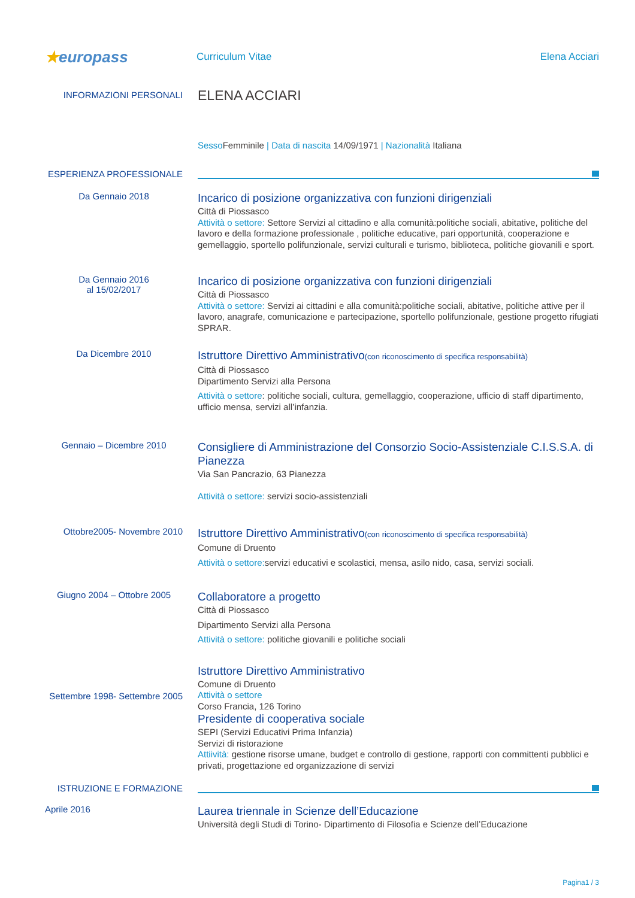★europass
Curriculum Vitae Elena Acciari
INFORMAZIONI PERSONALI
ELENA ACCIARI
Sesso Femminile | Data di nascita 14/09/1971 | Nazionalità Italiana
ESPERIENZA PROFESSIONALE
Da Gennaio 2018
Incarico di posizione organizzativa con funzioni dirigenziali
Città di Piossasco
Attività o settore: Settore Servizi al cittadino e alla comunità:politiche sociali, abitative, politiche del lavoro e della formazione professionale , politiche educative, pari opportunità, cooperazione e gemellaggio, sportello polifunzionale, servizi culturali e turismo, biblioteca, politiche giovanili e sport.
Da Gennaio 2016
al 15/02/2017
Incarico di posizione organizzativa con funzioni dirigenziali
Città di Piossasco
Attività o settore: Servizi ai cittadini e alla comunità:politiche sociali, abitative, politiche attive per il lavoro, anagrafe, comunicazione e partecipazione, sportello polifunzionale, gestione progetto rifugiati SPRAR.
Da Dicembre 2010
Istruttore Direttivo Amministrativo(con riconoscimento di specifica responsabilità)
Città di Piossasco
Dipartimento Servizi alla Persona
Attività o settore: politiche sociali, cultura, gemellaggio, cooperazione, ufficio di staff dipartimento, ufficio mensa, servizi all’infanzia.
Gennaio – Dicembre 2010
Consigliere di Amministrazione del Consorzio Socio-Assistenziale C.I.S.S.A. di Pianezza
Via San Pancrazio, 63 Pianezza
Attività o settore: servizi socio-assistenziali
Ottobre2005- Novembre 2010
Istruttore Direttivo Amministrativo(con riconoscimento di specifica responsabilità)
Comune di Druento
Attività o settore: servizi educativi e scolastici, mensa, asilo nido, casa, servizi sociali.
Giugno 2004 – Ottobre 2005
Collaboratore a progetto
Città di Piossasco
Dipartimento Servizi alla Persona
Attività o settore: politiche giovanili e politiche sociali
Settembre 1998- Settembre 2005
Istruttore Direttivo Amministrativo
Comune di Druento
Attività o settore
Corso Francia, 126 Torino
Presidente di cooperativa sociale
SEPI (Servizi Educativi Prima Infanzia)
Servizi di ristorazione
Attiività: gestione risorse umane, budget e controllo di gestione, rapporti con committenti pubblici e privati, progettazione ed organizzazione di servizi
ISTRUZIONE E FORMAZIONE
Aprile 2016
Laurea triennale in Scienze dell’Educazione
Università degli Studi di Torino- Dipartimento di Filosofia e Scienze dell’Educazione
Pagina1 / 3